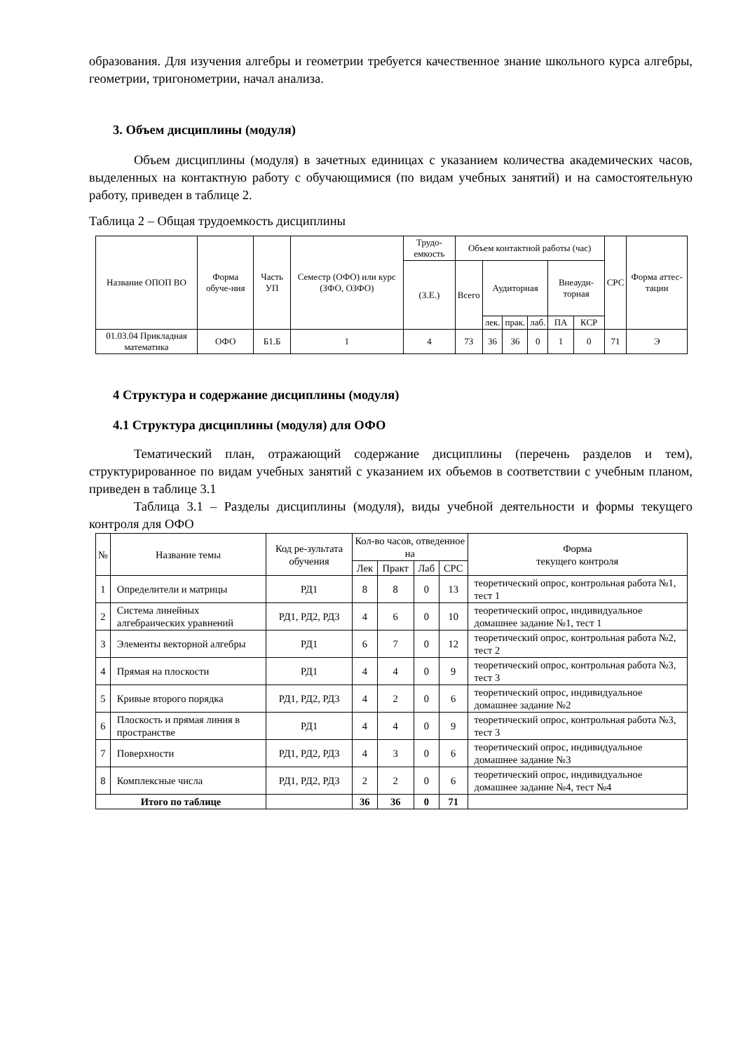образования. Для изучения алгебры и геометрии требуется качественное знание школьного курса алгебры, геометрии, тригонометрии, начал анализа.
3. Объем дисциплины (модуля)
Объем дисциплины (модуля) в зачетных единицах с указанием количества академических часов, выделенных на контактную работу с обучающимися (по видам учебных занятий) и на самостоятельную работу, приведен в таблице 2.
Таблица 2 – Общая трудоемкость дисциплины
| Название ОПОП ВО | Форма обуче-ния | Часть УП | Семестр (ОФО) или курс (ЗФО, ОЗФО) | Трудо-емкость | Объем контактной работы (час) | | | | | | СРС | Форма аттес-тации |
| --- | --- | --- | --- | --- | --- | --- | --- | --- | --- | --- | --- | --- |
| | | | | (З.Е.) | Всего | Аудиторная | | | Внеауди-торная | | | |
| | | | | | | лек. | прак. | лаб. | ПА | КСР | | |
| 01.03.04 Прикладная математика | ОФО | Б1.Б | 1 | 4 | 73 | 36 | 36 | 0 | 1 | 0 | 71 | Э |
4 Структура и содержание дисциплины (модуля)
4.1 Структура дисциплины (модуля) для ОФО
Тематический план, отражающий содержание дисциплины (перечень разделов и тем), структурированное по видам учебных занятий с указанием их объемов в соответствии с учебным планом, приведен в таблице 3.1
Таблица 3.1 – Разделы дисциплины (модуля), виды учебной деятельности и формы текущего контроля для ОФО
| № | Название темы | Код ре-зультата обучения | Кол-во часов, отведенное на | | | | Форма текущего контроля |
| --- | --- | --- | --- | --- | --- | --- | --- |
| | | | Лек | Практ | Лаб | СРС | |
| 1 | Определители и матрицы | РД1 | 8 | 8 | 0 | 13 | теоретический опрос, контрольная работа №1, тест 1 |
| 2 | Система линейных алгебраических уравнений | РД1, РД2, РД3 | 4 | 6 | 0 | 10 | теоретический опрос, индивидуальное домашнее задание №1, тест 1 |
| 3 | Элементы векторной алгебры | РД1 | 6 | 7 | 0 | 12 | теоретический опрос, контрольная работа №2, тест 2 |
| 4 | Прямая на плоскости | РД1 | 4 | 4 | 0 | 9 | теоретический опрос, контрольная работа №3, тест 3 |
| 5 | Кривые второго порядка | РД1, РД2, РД3 | 4 | 2 | 0 | 6 | теоретический опрос, индивидуальное домашнее задание №2 |
| 6 | Плоскость и прямая линия в пространстве | РД1 | 4 | 4 | 0 | 9 | теоретический опрос, контрольная работа №3, тест 3 |
| 7 | Поверхности | РД1, РД2, РД3 | 4 | 3 | 0 | 6 | теоретический опрос, индивидуальное домашнее задание №3 |
| 8 | Комплексные числа | РД1, РД2, РД3 | 2 | 2 | 0 | 6 | теоретический опрос, индивидуальное домашнее задание №4, тест №4 |
| Итого по таблице | | | 36 | 36 | 0 | 71 | |